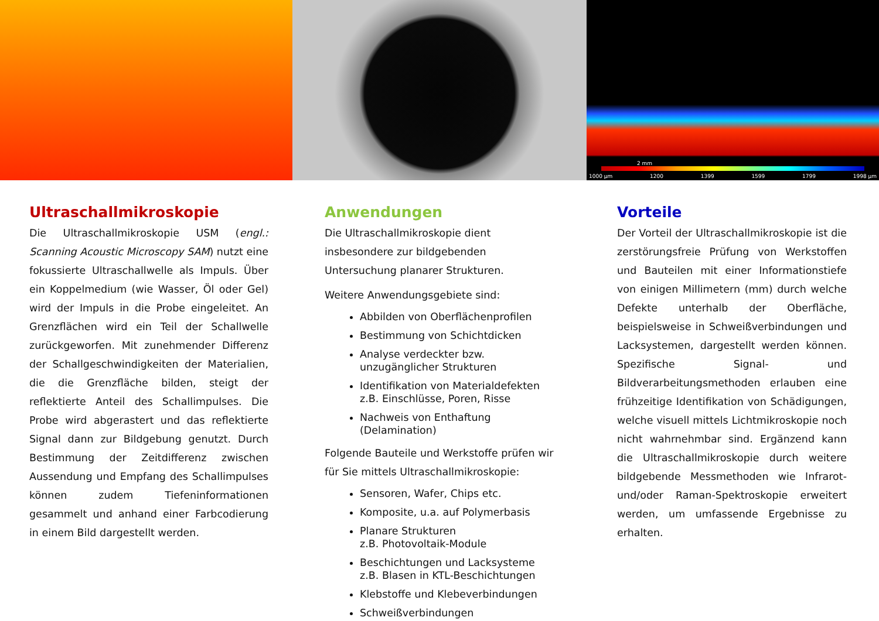2 mm
1000 µm 1200 1399 1599 1799 1998 µm
Ultraschallmikroskopie
Die Ultraschallmikroskopie USM (engl.: Scanning Acoustic Microscopy SAM) nutzt eine fokussierte Ultraschallwelle als Impuls. Über ein Koppelmedium (wie Wasser, Öl oder Gel) wird der Impuls in die Probe eingeleitet. An Grenzflächen wird ein Teil der Schallwelle zurückgeworfen. Mit zunehmender Differenz der Schallgeschwindigkeiten der Materialien, die die Grenzfläche bilden, steigt der reflektierte Anteil des Schallimpulses. Die Probe wird abgerastert und das reflektierte Signal dann zur Bildgebung genutzt. Durch Bestimmung der Zeitdifferenz zwischen Aussendung und Empfang des Schallimpulses können zudem Tiefeninformationen gesammelt und anhand einer Farbcodierung in einem Bild dargestellt werden.
Anwendungen
Die Ultraschallmikroskopie dient insbesondere zur bildgebenden Untersuchung planarer Strukturen.
Weitere Anwendungsgebiete sind:
Abbilden von Oberflächenprofilen
Bestimmung von Schichtdicken
Analyse verdeckter bzw. unzugänglicher Strukturen
Identifikation von Materialdefekten
z.B. Einschlüsse, Poren, Risse
Nachweis von Enthaftung (Delamination)
Folgende Bauteile und Werkstoffe prüfen wir für Sie mittels Ultraschallmikroskopie:
Sensoren, Wafer, Chips etc.
Komposite, u.a. auf Polymerbasis
Planare Strukturen
z.B. Photovoltaik-Module
Beschichtungen und Lacksysteme
z.B. Blasen in KTL-Beschichtungen
Klebstoffe und Klebeverbindungen
Schweißverbindungen
Vorteile
Der Vorteil der Ultraschallmikroskopie ist die zerstörungsfreie Prüfung von Werkstoffen und Bauteilen mit einer Informationstiefe von einigen Millimetern (mm) durch welche Defekte unterhalb der Oberfläche, beispielsweise in Schweißverbindungen und Lacksystemen, dargestellt werden können. Spezifische Signal- und Bildverarbeitungsmethoden erlauben eine frühzeitige Identifikation von Schädigungen, welche visuell mittels Lichtmikroskopie noch nicht wahrnehmbar sind. Ergänzend kann die Ultraschallmikroskopie durch weitere bildgebende Messmethoden wie Infrarot- und/oder Raman-Spektroskopie erweitert werden, um umfassende Ergebnisse zu erhalten.